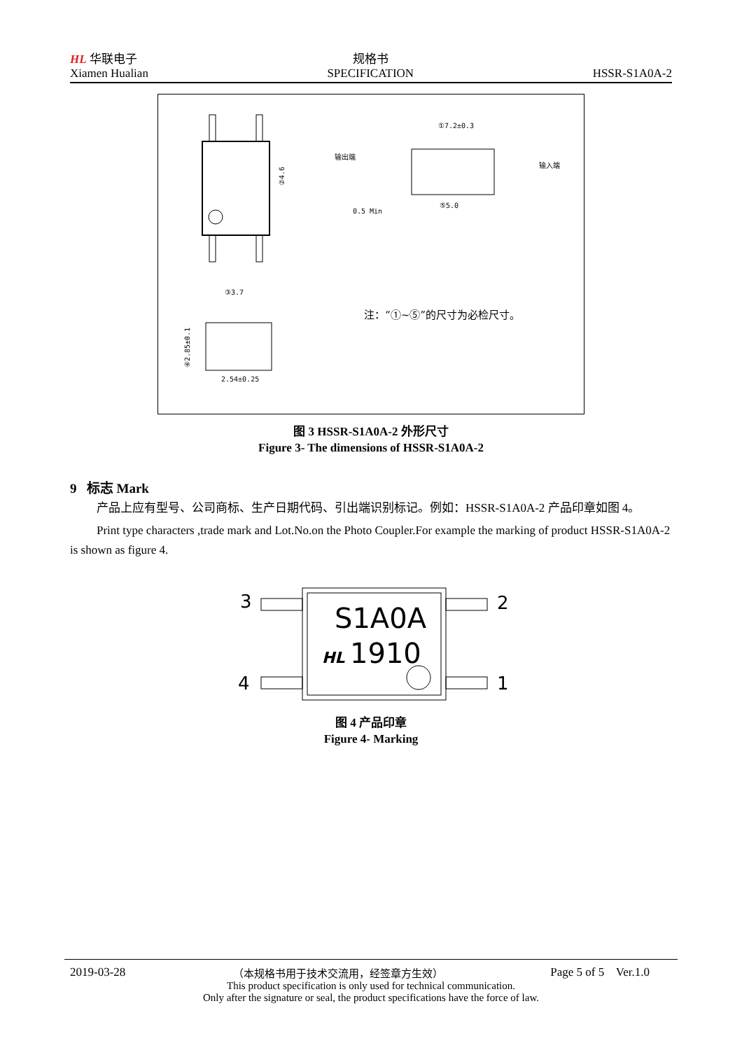HL 华联电子
Xiamen Hualian
规格书
SPECIFICATION
HSSR-S1A0A-2
②4.6
①7.2±0.3
输出端
输入端
0.5 Min
⑤5.0
③3.7
2.54±0.25
④2.85±0.1
注：“①~⑤”的尺寸为必检尺寸。
图 3 HSSR-S1A0A-2 外形尺寸
Figure 3- The dimensions of HSSR-S1A0A-2
9 标志 Mark
产品上应有型号、公司商标、生产日期代码、引出端识别标记。例如：HSSR-S1A0A-2 产品印章如图 4。
Print type characters ,trade mark and Lot.No.on the Photo Coupler.For example the marking of product HSSR-S1A0A-2 is shown as figure 4.
3
2
4
1
S1A0A
HL
1910
图 4 产品印章
Figure 4- Marking
2019-03-28 （本规格书用于技术交流用，经签章方生效） Page 5 of 5 Ver.1.0
This product specification is only used for technical communication.
Only after the signature or seal, the product specifications have the force of law.